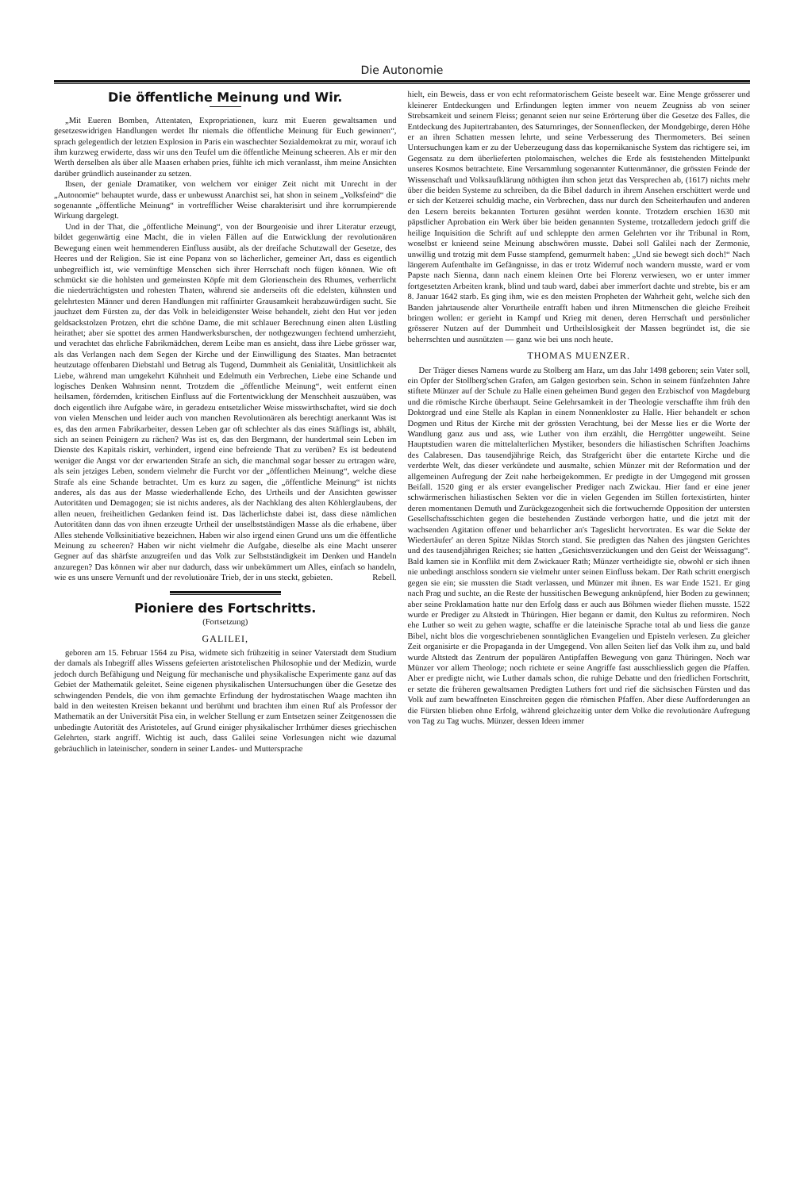Die Autonomie
Die öffentliche Meinung und Wir.
„Mit Eueren Bomben, Attentaten, Expropriationen, kurz mit Eueren gewaltsamen und gesetzeswidrigen Handlungen werdet Ihr niemals die öffentliche Meinung für Euch gewinnen“, sprach gelegentlich der letzten Explosion in Paris ein waschechter Sozialdemokrat zu mir, worauf ich ihm kurzweg erwiderte, dass wir uns den Teufel um die öffentliche Meinung scheeren. Als er mir den Werth derselben als über alle Maasen erhaben pries, fühlte ich mich veranlasst, ihm meine Ansichten darüber gründlich auseinander zu setzen.
Ibsen, der geniale Dramatiker, von welchem vor einiger Zeit nicht mit Unrecht in der „Autonomie“ behauptet wurde, dass er unbewusst Anarchist sei, hat shon in seinem „Volksfeind“ die sogenannte „öffentliche Meinung“ in vortrefflicher Weise charakterisirt und ihre korrumpierende Wirkung dargelegt.
Und in der That, die „öffentliche Meinung“, von der Bourgeoisie und ihrer Literatur erzeugt, bildet gegenwärtig eine Macht, die in vielen Fällen auf die Entwicklung der revolutionären Bewegung einen weit hemmenderen Einfluss ausübt, als der dreifache Schutzwall der Gesetze, des Heeres und der Religion. Sie ist eine Popanz von so lächerlicher, gemeiner Art, dass es eigentlich unbegreiflich ist, wie vernünftige Menschen sich ihrer Herrschaft noch fügen können. Wie oft schmückt sie die hohlsten und gemeinsten Köpfe mit dem Glorienschein des Rhumes, verherrlicht die niederträchtigsten und rohesten Thaten, während sie anderseits oft die edelsten, kühnsten und gelehrtesten Männer und deren Handlungen mit raffinirter Grausamkeit herabzuwürdigen sucht. Sie jauchzet dem Fürsten zu, der das Volk in beleidigenster Weise behandelt, zieht den Hut vor jeden geldsackstolzen Protzen, ehrt die schöne Dame, die mit schlauer Berechnung einen alten Lüstling heirathet; aber sie spottet des armen Handwerksburschen, der nothgezwungen fechtend umherzieht, und verachtet das ehrliche Fabrikmädchen, derem Leibe man es ansieht, dass ihre Liebe grösser war, als das Verlangen nach dem Segen der Kirche und der Einwilligung des Staates. Man betracntet heutzutage offenbaren Diebstahl und Betrug als Tugend, Dummheit als Genialität, Unsittlichkeit als Liebe, während man umgekehrt Kühnheit und Edelmuth ein Verbrechen, Liebe eine Schande und logisches Denken Wahnsinn nennt. Trotzdem die „öffentliche Meinung“, weit entfernt einen heilsamen, fördernden, kritischen Einfluss auf die Fortentwicklung der Menschheit auszuüben, was doch eigentlich ihre Aufgabe wäre, in geradezu entsetzlicher Weise misswirthschaftet, wird sie doch von vielen Menschen und leider auch von manchen Revolutionären als berechtigt anerkannt Was ist es, das den armen Fabrikarbeiter, dessen Leben gar oft schlechter als das eines Stäflings ist, abhält, sich an seinen Peinigern zu rächen? Was ist es, das den Bergmann, der hundertmal sein Leben im Dienste des Kapitals riskirt, verhindert, irgend eine befreiende That zu verüben? Es ist bedeutend weniger die Angst vor der erwartenden Strafe an sich, die manchmal sogar besser zu ertragen wäre, als sein jetziges Leben, sondern vielmehr die Furcht vor der „öffentlichen Meinung“, welche diese Strafe als eine Schande betrachtet. Um es kurz zu sagen, die „öffentliche Meinung“ ist nichts anderes, als das aus der Masse wiederhallende Echo, des Urtheils und der Ansichten gewisser Autoritäten und Demagogen; sie ist nichts anderes, als der Nachklang des alten Köhlerglaubens, der allen neuen, freiheitlichen Gedanken feind ist. Das lächerlichste dabei ist, dass diese nämlichen Autoritäten dann das von ihnen erzeugte Urtheil der unselbstständigen Masse als die erhabene, über Alles stehende Volksinitiative bezeichnen. Haben wir also irgend einen Grund uns um die öffentliche Meinung zu scheeren? Haben wir nicht vielmehr die Aufgabe, dieselbe als eine Macht unserer Gegner auf das shärfste anzugreifen und das Volk zur Selbstständigkeit im Denken und Handeln anzuregen? Das können wir aber nur dadurch, dass wir unbekümmert um Alles, einfach so handeln, wie es uns unsere Vernunft und der revolutionäre Trieb, der in uns steckt, gebieten. Rebell.
Pioniere des Fortschritts.
(Fortsetzung)
GALILEI,
geboren am 15. Februar 1564 zu Pisa, widmete sich frühzeitig in seiner Vaterstadt dem Studium der damals als Inbegriff alles Wissens gefeierten aristotelischen Philosophie und der Medizin, wurde jedoch durch Befähigung und Neigung für mechanische und physikalische Experimente ganz auf das Gebiet der Mathematik geleitet. Seine eigenen physikalischen Untersuchungen über die Gesetze des schwingenden Pendels, die von ihm gemachte Erfindung der hydrostatischen Waage machten ihn bald in den weitesten Kreisen bekannt und berühmt und brachten ihm einen Ruf als Professor der Mathematik an der Universität Pisa ein, in welcher Stellung er zum Entsetzen seiner Zeitgenossen die unbedingte Autorität des Aristoteles, auf Grund einiger physikalischer Irrthümer dieses griechischen Gelehrten, stark angriff. Wichtig ist auch, dass Galilei seine Vorlesungen nicht wie dazumal gebräuchlich in lateinischer, sondern in seiner Landes- und Muttersprache
hielt, ein Beweis, dass er von echt reformatorischem Geiste beseelt war. Eine Menge grösserer und kleinerer Entdeckungen und Erfindungen legten immer von neuem Zeugniss ab von seiner Strebsamkeit und seinem Fleiss; genannt seien nur seine Erörterung über die Gesetze des Falles, die Entdeckung des Jupitertrabanten, des Saturnringes, der Sonnenflecken, der Mondgebirge, deren Höhe er an ihren Schatten messen lehrte, und seine Verbesserung des Thermometers. Bei seinen Untersuchungen kam er zu der Ueberzeugung dass das kopernikanische System das richtigere sei, im Gegensatz zu dem überlieferten ptolomaischen, welches die Erde als feststehenden Mittelpunkt unseres Kosmos betrachtete. Eine Versammlung sogenannter Kuttenmänner, die grössten Feinde der Wissenschaft und Volksaufklärung nöthigten ihm schon jetzt das Versprechen ab, (1617) nichts mehr über die beiden Systeme zu schreiben, da die Bibel dadurch in ihrem Ansehen erschüttert werde und er sich der Ketzerei schuldig mache, ein Verbrechen, dass nur durch den Scheiterhaufen und anderen den Lesern bereits bekannten Torturen gesühnt werden konnte. Trotzdem erschien 1630 mit päpstlicher Aprobation ein Werk über bie beiden genannten Systeme, trotzalledem jedoch griff die heilige Inquisition die Schrift auf und schleppte den armen Gelehrten vor ihr Tribunal in Rom, woselbst er knieend seine Meinung abschwören musste. Dabei soll Galilei nach der Zermonie, unwillig und trotzig mit dem Fusse stampfend, gemurmelt haben: „Und sie bewegt sich doch!“ Nach längerem Aufenthalte im Gefängnisse, in das er trotz Widerruf noch wandern musste, ward er vom Papste nach Sienna, dann nach einem kleinen Orte bei Florenz verwiesen, wo er unter immer fortgesetzten Arbeiten krank, blind und taub ward, dabei aber immerfort dachte und strebte, bis er am 8. Januar 1642 starb. Es ging ihm, wie es den meisten Propheten der Wahrheit geht, welche sich den Banden jahrtausende alter Vorurtheile entrafft haben und ihren Mitmenschen die gleiche Freiheit bringen wollen: er gerieht in Kampf und Krieg mit denen, deren Herrschaft und persönlicher grösserer Nutzen auf der Dummheit und Urtheilslosigkeit der Massen begründet ist, die sie beherrschten und ausnützten — ganz wie bei uns noch heute.
THOMAS MUENZER.
Der Träger dieses Namens wurde zu Stolberg am Harz, um das Jahr 1498 geboren; sein Vater soll, ein Opfer der Stollberg'schen Grafen, am Galgen gestorben sein. Schon in seinem fünfzehnten Jahre stiftete Münzer auf der Schule zu Halle einen geheimen Bund gegen den Erzbischof von Magdeburg und die römische Kirche überhaupt. Seine Gelehrsamkeit in der Theologie verschaffte ihm früh den Doktorgrad und eine Stelle als Kaplan in einem Nonnenkloster zu Halle. Hier behandelt er schon Dogmen und Ritus der Kirche mit der grössten Verachtung, bei der Messe lies er die Worte der Wandlung ganz aus und ass, wie Luther von ihm erzählt, die Herrgötter ungeweiht. Seine Hauptstudien waren die mittelalterlichen Mystiker, besonders die hiliastischen Schriften Joachims des Calabresen. Das tausendjährige Reich, das Strafgericht über die entartete Kirche und die verderbte Welt, das dieser verkündete und ausmalte, schien Münzer mit der Reformation und der allgemeinen Aufregung der Zeit nahe herbeigekommen. Er predigte in der Umgegend mit grossen Beifall. 1520 ging er als erster evangelischer Prediger nach Zwickau. Hier fand er eine jener schwärmerischen hiliastischen Sekten vor die in vielen Gegenden im Stillen fortexistirten, hinter deren momentanen Demuth und Zurückgezogenheit sich die fortwuchernde Opposition der untersten Gesellschaftsschichten gegen die bestehenden Zustände verborgen hatte, und die jetzt mit der wachsenden Agitation offener und beharrlicher an's Tageslicht hervortraten. Es war die Sekte der Wiedertäufer' an deren Spitze Niklas Storch stand. Sie predigten das Nahen des jüngsten Gerichtes und des tausendjährigen Reiches; sie hatten „Gesichtsverzückungen und den Geist der Weissagung“. Bald kamen sie in Konflikt mit dem Zwickauer Rath; Münzer vertheidigte sie, obwohl er sich ihnen nie unbedingt anschloss sondern sie vielmehr unter seinen Einfluss bekam. Der Rath schritt energisch gegen sie ein; sie mussten die Stadt verlassen, und Münzer mit ihnen. Es war Ende 1521. Er ging nach Prag und suchte, an die Reste der hussitischen Bewegung anknüpfend, hier Boden zu gewinnen; aber seine Proklamation hatte nur den Erfolg dass er auch aus Böhmen wieder fliehen musste. 1522 wurde er Prediger zu Altstedt in Thüringen. Hier begann er damit, den Kultus zu reformiren. Noch ehe Luther so weit zu gehen wagte, schaffte er die lateinische Sprache total ab und liess die ganze Bibel, nicht blos die vorgeschriebenen sonntäglichen Evangelien und Episteln verlesen. Zu gleicher Zeit organisirte er die Propaganda in der Umgegend. Von allen Seiten lief das Volk ihm zu, und bald wurde Altstedt das Zentrum der populären Antipfaffen Bewegung von ganz Thüringen. Noch war Münzer vor allem Theologe; noch richtete er seine Angriffe fast ausschliesslich gegen die Pfaffen. Aber er predigte nicht, wie Luther damals schon, die ruhige Debatte und den friedlichen Fortschritt, er setzte die früheren gewaltsamen Predigten Luthers fort und rief die sächsischen Fürsten und das Volk auf zum bewaffneten Einschreiten gegen die römischen Pfaffen. Aber diese Aufforderungen an die Fürsten blieben ohne Erfolg, während gleichzeitig unter dem Volke die revolutionäre Aufregung von Tag zu Tag wuchs. Münzer, dessen Ideen immer